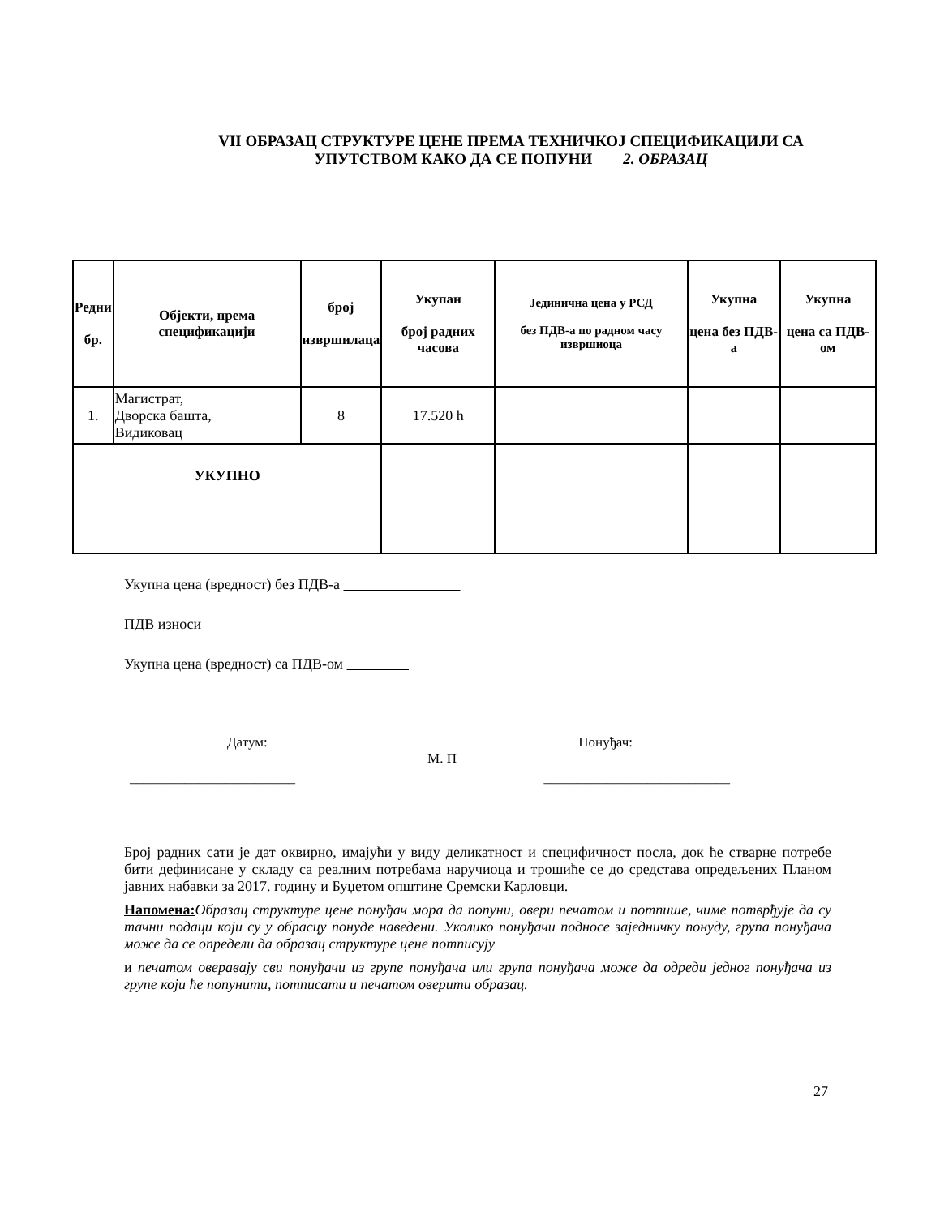VII ОБРАЗАЦ СТРУКТУРЕ ЦЕНЕ ПРЕМА ТЕХНИЧКОЈ СПЕЦИФИКАЦИЈИ СА УПУТСТВОМ КАКО ДА СЕ ПОПУНИ 2. ОБРАЗАЦ
| Редни бр. | Објекти, према спецификацији | број извршилаца | Укупан број радних часова | Јединична цена у РСД без ПДВ-а по радном часу извршиоца | Укупна цена без ПДВ-а | Укупна цена са ПДВ-ом |
| --- | --- | --- | --- | --- | --- | --- |
| 1. | Магистрат, Дворска башта, Видиковац | 8 | 17.520 h | | | |
| УКУПНО | | | | | | |
Укупна цена (вредност) без ПДВ-а
ПДВ износи
Укупна цена (вредност) са ПДВ-ом
Датум: Понуђач:
М. П
________________________ ___________________________
Број радних сати је дат оквирно, имајући у виду деликатност и специфичност посла, док ће стварне потребе бити дефинисане у складу са реалним потребама наручиоца и трошиће се до средстава опредељених Планом јавних набавки за 2017. годину и Буџетом општине Сремски Карловци.
Напомена: Образац структуре цене понуђач мора да попуни, овери печатом и потпише, чиме потврђује да су тачни подаци који су у обрасцу понуде наведени. Уколико понуђачи подносе заједничку понуду, група понуђача може да се определи да образац структуре цене потписују
и печатом оверавају сви понуђачи из групе понуђача или група понуђача може да одреди једног понуђача из групе који ће попунити, потписати и печатом оверити образац.
27